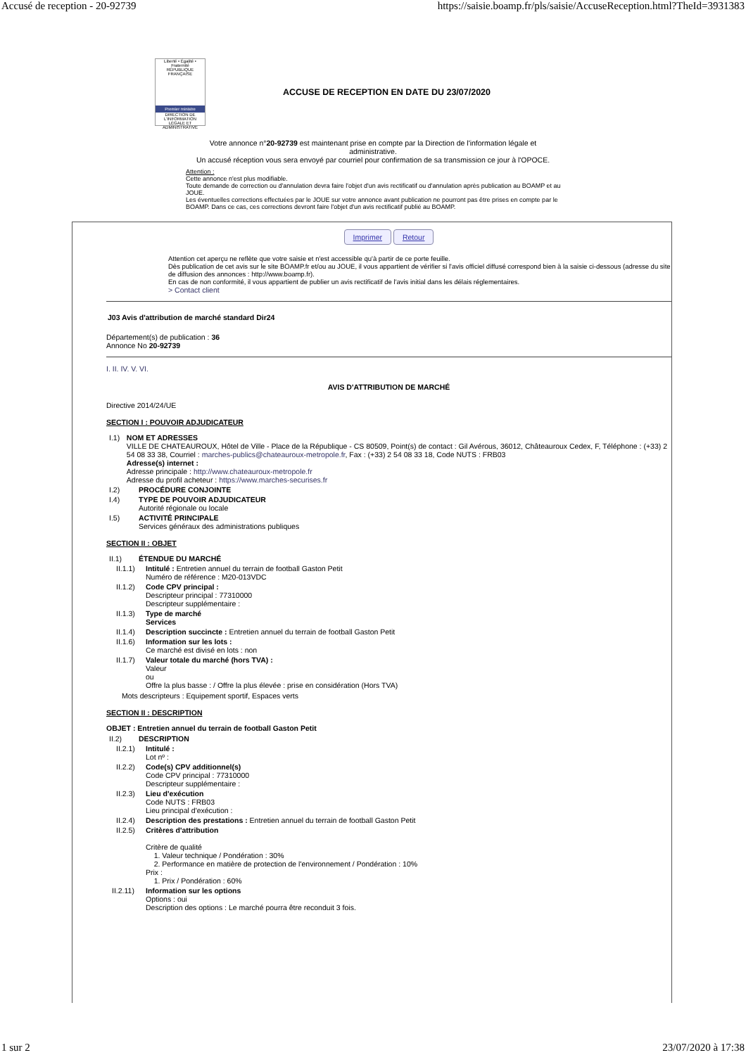Accusé de reception - 20-92739 https://saisie.boamp.fr/pls/saisie/AccuseReception.html?TheId=3931383
Liberté • Égalité • Fraternité
RÉPUBLIQUE FRANÇAISE
Premier ministre
DIRECTION DE L'INFORMATION LÉGALE ET ADMINISTRATIVE
ACCUSE DE RECEPTION EN DATE DU 23/07/2020
Votre annonce n°20-92739 est maintenant prise en compte par la Direction de l'information légale et administrative.
Un accusé réception vous sera envoyé par courriel pour confirmation de sa transmission ce jour à l'OPOCE.
Attention :
Cette annonce n'est plus modifiable.
Toute demande de correction ou d'annulation devra faire l'objet d'un avis rectificatif ou d'annulation après publication au BOAMP et au JOUE.
Les éventuelles corrections effectuées par le JOUE sur votre annonce avant publication ne pourront pas être prises en compte par le BOAMP. Dans ce cas, ces corrections devront faire l'objet d'un avis rectificatif publié au BOAMP.
Imprimer Retour
Attention cet aperçu ne reflète que votre saisie et n'est accessible qu'à partir de ce porte feuille.
Dès publication de cet avis sur le site BOAMP.fr et/ou au JOUE, il vous appartient de vérifier si l'avis officiel diffusé correspond bien à la saisie ci-dessous (adresse du site de diffusion des annonces : http://www.boamp.fr).
En cas de non conformité, il vous appartient de publier un avis rectificatif de l'avis initial dans les délais réglementaires.
> Contact client
J03 Avis d'attribution de marché standard Dir24
Département(s) de publication : 36
Annonce No 20-92739
I. II. IV. V. VI.
AVIS D'ATTRIBUTION DE MARCHÉ
Directive 2014/24/UE
SECTION I : POUVOIR ADJUDICATEUR
I.1) NOM ET ADRESSES
VILLE DE CHATEAUROUX, Hôtel de Ville - Place de la République - CS 80509, Point(s) de contact : Gil Avérous, 36012, Châteauroux Cedex, F, Téléphone : (+33) 2 54 08 33 38, Courriel : marches-publics@chateauroux-metropole.fr, Fax : (+33) 2 54 08 33 18, Code NUTS : FRB03
Adresse(s) internet :
Adresse principale : http://www.chateauroux-metropole.fr
Adresse du profil acheteur : https://www.marches-securises.fr
I.2) PROCÉDURE CONJOINTE
I.4) TYPE DE POUVOIR ADJUDICATEUR
Autorité régionale ou locale
I.5) ACTIVITÉ PRINCIPALE
Services généraux des administrations publiques
SECTION II : OBJET
II.1) ÉTENDUE DU MARCHÉ
II.1.1)
Intitulé : Entretien annuel du terrain de football Gaston Petit
Numéro de référence : M20-013VDC
II.1.2)
Code CPV principal :
Descripteur principal : 77310000
Descripteur supplémentaire :
II.1.3)
Type de marché
Services
II.1.4)
Description succincte : Entretien annuel du terrain de football Gaston Petit
II.1.6)
Information sur les lots :
Ce marché est divisé en lots : non
II.1.7)
Valeur totale du marché (hors TVA) :
Valeur
ou
Offre la plus basse : / Offre la plus élevée : prise en considération (Hors TVA)
Mots descripteurs : Equipement sportif, Espaces verts
SECTION II : DESCRIPTION
OBJET : Entretien annuel du terrain de football Gaston Petit
II.2) DESCRIPTION
II.2.1)
Intitulé :
Lot nº :
II.2.2)
Code(s) CPV additionnel(s)
Code CPV principal : 77310000
Descripteur supplémentaire :
II.2.3)
Lieu d'exécution
Code NUTS : FRB03
Lieu principal d'exécution :
II.2.4)
Description des prestations : Entretien annuel du terrain de football Gaston Petit
II.2.5)
Critères d'attribution
Critère de qualité
1. Valeur technique / Pondération : 30%
2. Performance en matière de protection de l'environnement / Pondération : 10%
Prix :
1. Prix / Pondération : 60%
II.2.11)
Information sur les options
Options : oui
Description des options : Le marché pourra être reconduit 3 fois.
1 sur 2 23/07/2020 à 17:38